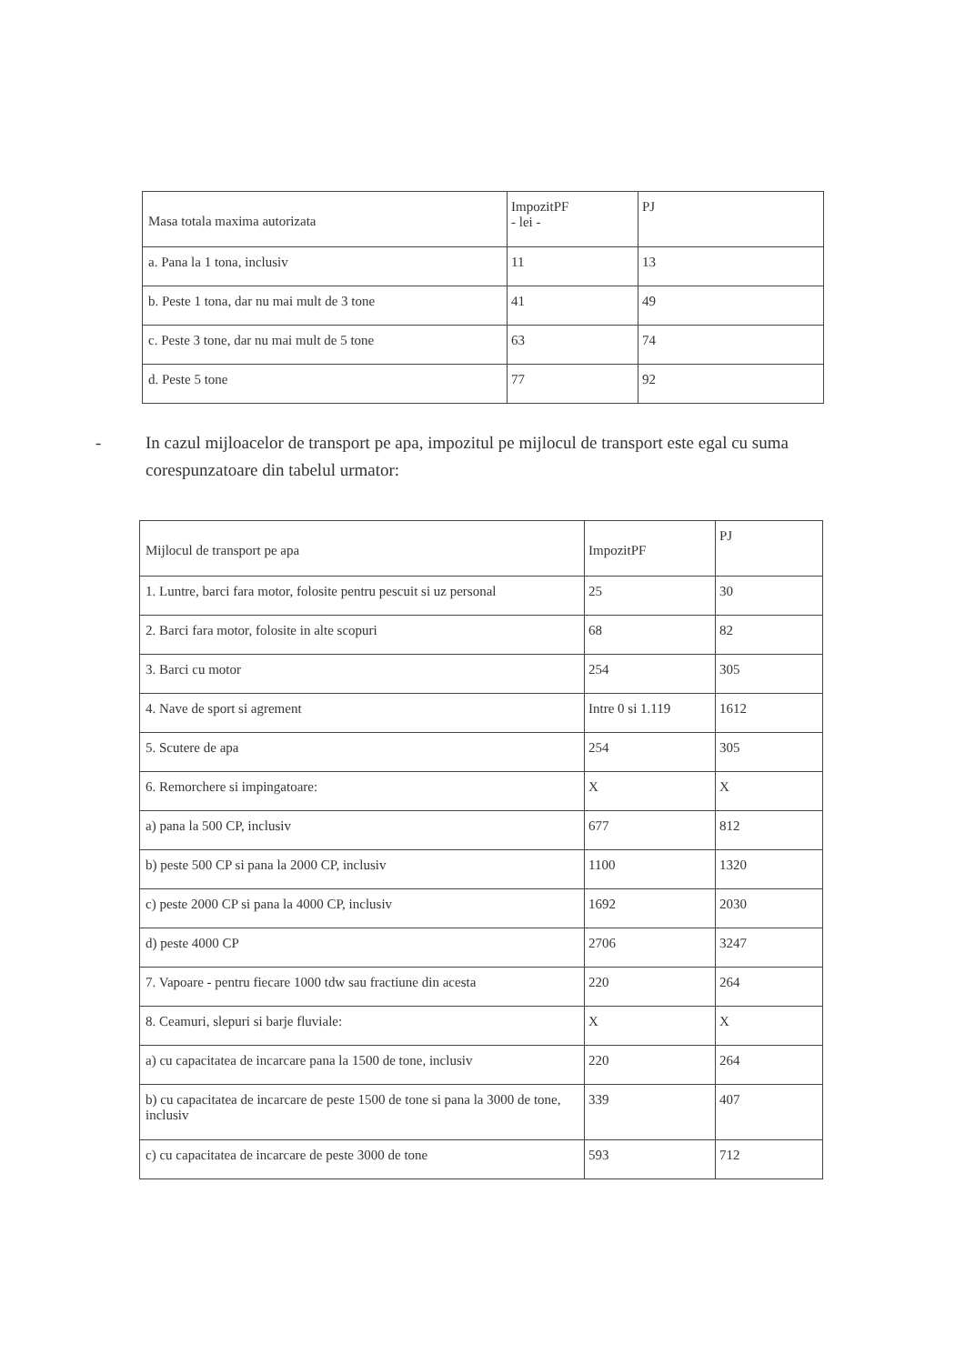| Masa totala maxima autorizata | ImpozitPF - lei - | PJ |
| a. Pana la 1 tona, inclusiv | 11 | 13 |
| b. Peste 1 tona, dar nu mai mult de 3 tone | 41 | 49 |
| c. Peste 3 tone, dar nu mai mult de 5 tone | 63 | 74 |
| d. Peste 5 tone | 77 | 92 |
- In cazul mijloacelor de transport pe apa, impozitul pe mijlocul de transport este egal cu suma corespunzatoare din tabelul urmator:
| Mijlocul de transport pe apa | ImpozitPF | PJ |
| 1. Luntre, barci fara motor, folosite pentru pescuit si uz personal | 25 | 30 |
| 2. Barci fara motor, folosite in alte scopuri | 68 | 82 |
| 3. Barci cu motor | 254 | 305 |
| 4. Nave de sport si agrement | Intre 0 si 1.119 | 1612 |
| 5. Scutere de apa | 254 | 305 |
| 6. Remorchere si impingatoare: | X | X |
| a) pana la 500 CP, inclusiv | 677 | 812 |
| b) peste 500 CP si pana la 2000 CP, inclusiv | 1100 | 1320 |
| c) peste 2000 CP si pana la 4000 CP, inclusiv | 1692 | 2030 |
| d) peste 4000 CP | 2706 | 3247 |
| 7. Vapoare - pentru fiecare 1000 tdw sau fractiune din acesta | 220 | 264 |
| 8. Ceamuri, slepuri si barje fluviale: | X | X |
| a) cu capacitatea de incarcare pana la 1500 de tone, inclusiv | 220 | 264 |
| b) cu capacitatea de incarcare de peste 1500 de tone si pana la 3000 de tone, inclusiv | 339 | 407 |
| c) cu capacitatea de incarcare de peste 3000 de tone | 593 | 712 |